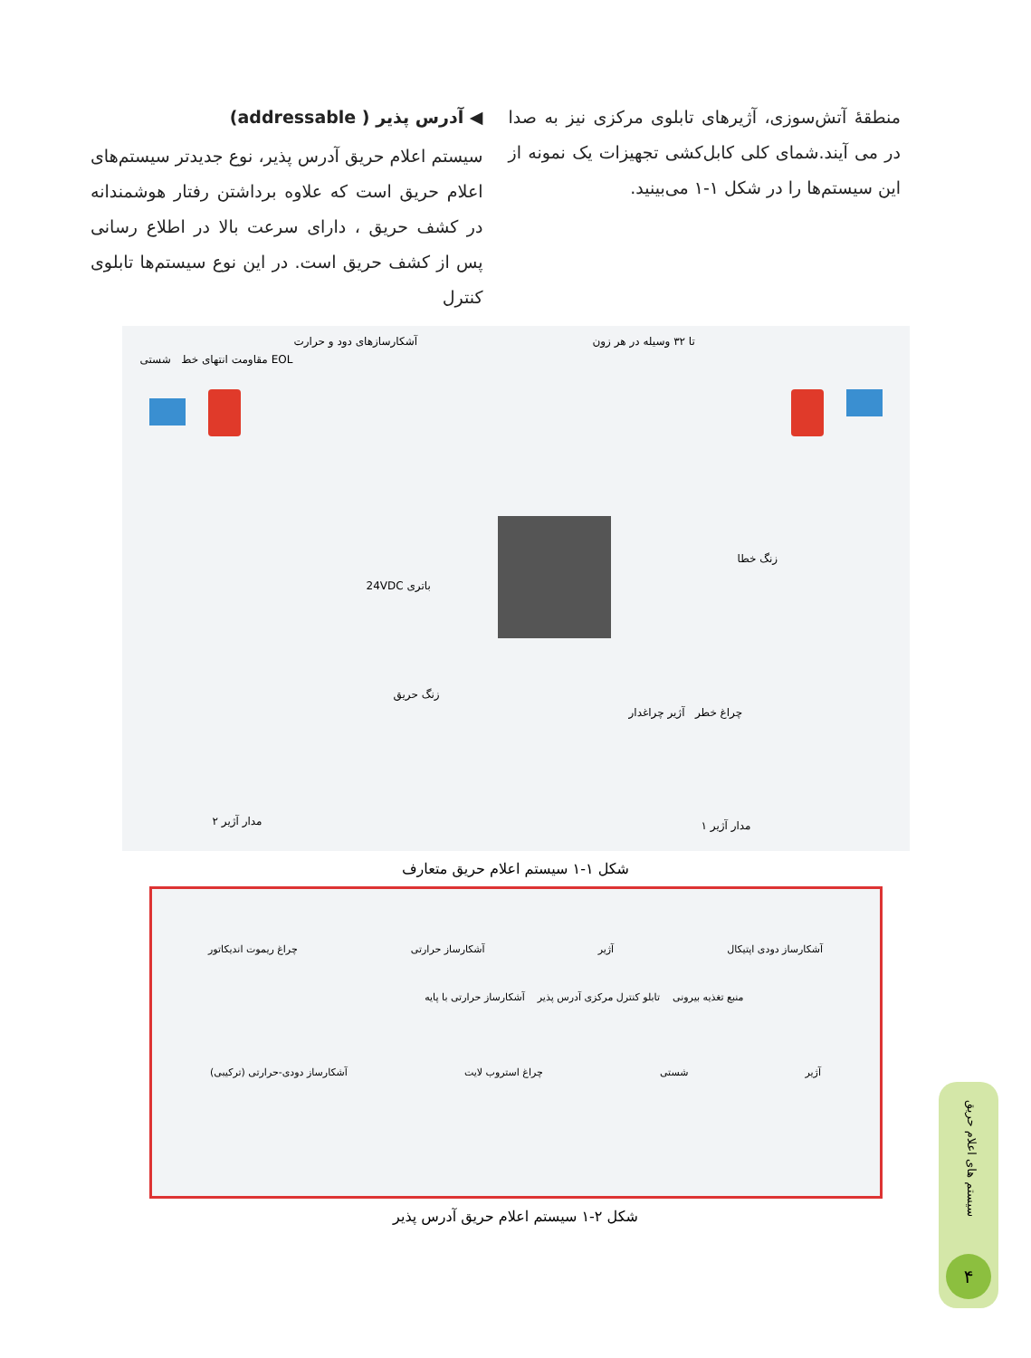منطقهٔ آتش‌سوزی، آژیرهای تابلوی مرکزی نیز به صدا در می آیند.شمای کلی کابل‌کشی تجهیزات یک نمونه از این سیستم‌ها را در شکل ۱-۱ می‌بینید.
◀ آدرس پذیر ( addressable)
سیستم اعلام حریق آدرس پذیر، نوع جدیدتر سیستم‌های اعلام حریق است که علاوه برداشتن رفتار هوشمندانه در کشف حریق ، دارای سرعت بالا در اطلاع رسانی پس از کشف حریق است. در این نوع سیستم‌ها تابلوی کنترل
آشکارسازهای دود و حرارت تا ۳۲ وسیله در هر زون
EOL مقاومت انتهای خط شستی
باتری 24VDC
زنگ خطا
زنگ حریق
چراغ خطر آژیر چراغدار
مدار آژیر ۲ مدار آژیر ۱
شکل ۱-۱ سیستم اعلام حریق متعارف
آشکارساز دودی اپتیکال آژیر آشکارساز حرارتی چراغ ریموت اندیکاتور
منبع تغذیه بیرونی تابلو کنترل مرکزی آدرس پذیر آشکارساز حرارتی با پایه
آژیر شستی چراغ استروب لایت آشکارساز دودی-حرارتی (ترکیبی)
شکل ۲-۱ سیستم اعلام حریق آدرس پذیر
سیستم های اعلام حریق
۴